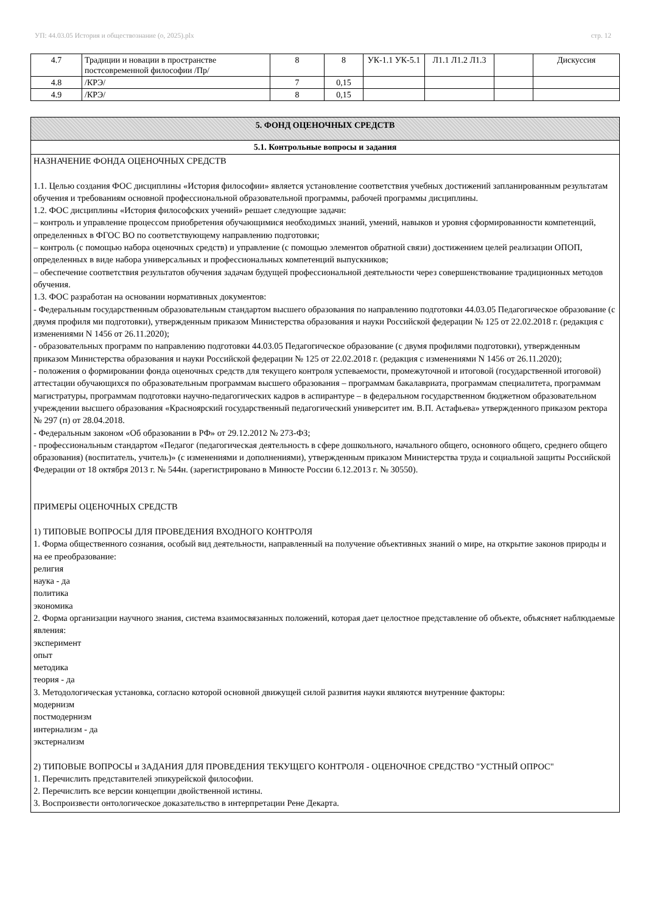УП: 44.03.05 История и обществознание (о, 2025).plx стр. 12
| 4.7 | Традиции и новации в пространстве постсовременной философии /Пр/ | 8 | 8 | УК-1.1 УК-5.1 | Л1.1 Л1.2 Л1.3 | | Дискуссия |
| 4.8 | /КРЭ/ | 7 | 0,15 | | | | |
| 4.9 | /КРЭ/ | 8 | 0,15 | | | | |
5. ФОНД ОЦЕНОЧНЫХ СРЕДСТВ
5.1. Контрольные вопросы и задания
НАЗНАЧЕНИЕ ФОНДА ОЦЕНОЧНЫХ СРЕДСТВ
1.1. Целью создания ФОС дисциплины «История философии» является установление соответствия учебных достижений запланированным результатам обучения и требованиям основной профессиональной образовательной программы, рабочей программы дисциплины.
1.2. ФОС дисциплины «История философских учений» решает следующие задачи:
– контроль и управление процессом приобретения обучающимися необходимых знаний, умений, навыков и уровня сформированности компетенций, определенных в ФГОС ВО по соответствующему направлению подготовки;
– контроль (с помощью набора оценочных средств) и управление (с помощью элементов обратной связи) достижением целей реализации ОПОП, определенных в виде набора универсальных и профессиональных компетенций выпускников;
– обеспечение соответствия результатов обучения задачам будущей профессиональной деятельности через совершенствование традиционных методов обучения.
1.3. ФОС разработан на основании нормативных документов:
- Федеральным государственным образовательным стандартом высшего образования по направлению подготовки 44.03.05 Педагогическое образование (с двумя профиля ми подготовки), утвержденным приказом Министерства образования и науки Российской федерации № 125 от 22.02.2018 г. (редакция с изменениями N 1456 от 26.11.2020);
- образовательных программ по направлению подготовки 44.03.05 Педагогическое образование (с двумя профилями подготовки), утвержденным приказом Министерства образования и науки Российской федерации № 125 от 22.02.2018 г. (редакция с изменениями N 1456 от 26.11.2020);
- положения о формировании фонда оценочных средств для текущего контроля успеваемости, промежуточной и итоговой (государственной итоговой) аттестации обучающихся по образовательным программам высшего образования – программам бакалавриата, программам специалитета, программам магистратуры, программам подготовки научно-педагогических кадров в аспирантуре – в федеральном государственном бюджетном образовательном учреждении высшего образования «Красноярский государственный педагогический университет им. В.П. Астафьева» утвержденного приказом ректора № 297 (п) от 28.04.2018.
- Федеральным законом «Об образовании в РФ» от 29.12.2012 № 273-ФЗ;
- профессиональным стандартом «Педагог (педагогическая деятельность в сфере дошкольного, начального общего, основного общего, среднего общего образования) (воспитатель, учитель)» (с изменениями и дополнениями), утвержденным приказом Министерства труда и социальной защиты Российской Федерации от 18 октября 2013 г. № 544н. (зарегистрировано в Минюсте России 6.12.2013 г. № 30550).
ПРИМЕРЫ ОЦЕНОЧНЫХ СРЕДСТВ
1) ТИПОВЫЕ ВОПРОСЫ ДЛЯ ПРОВЕДЕНИЯ ВХОДНОГО КОНТРОЛЯ
1. Форма общественного сознания, особый вид деятельности, направленный на получение объективных знаний о мире, на открытие законов природы и на ее преобразование:
религия
наука - да
политика
экономика
2. Форма организации научного знания, система взаимосвязанных положений, которая дает целостное представление об объекте, объясняет наблюдаемые явления:
эксперимент
опыт
методика
теория - да
3. Методологическая установка, согласно которой основной движущей силой развития науки являются внутренние факторы:
модернизм
постмодернизм
интернализм - да
экстернализм
2) ТИПОВЫЕ ВОПРОСЫ и ЗАДАНИЯ ДЛЯ ПРОВЕДЕНИЯ ТЕКУЩЕГО КОНТРОЛЯ - ОЦЕНОЧНОЕ СРЕДСТВО "УСТНЫЙ ОПРОС"
1. Перечислить представителей эпикурейской философии.
2. Перечислить все версии концепции двойственной истины.
3. Воспроизвести онтологическое доказательство в интерпретации Рене Декарта.